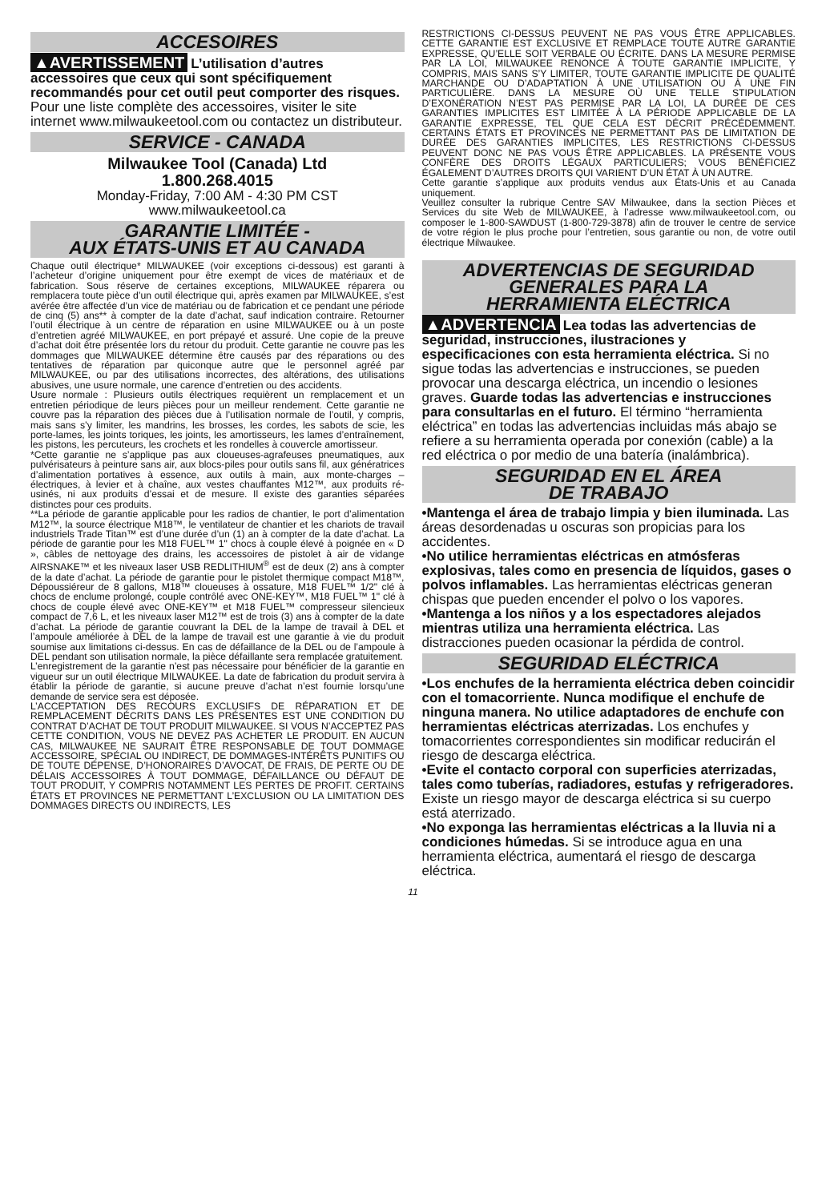ACCESOIRES
▲AVERTISSEMENT L’utilisation d’autres accessoires que ceux qui sont spécifiquement recommandés pour cet outil peut comporter des risques.
Pour une liste complète des accessoires, visiter le site internet www.milwaukeetool.com ou contactez un distributeur.
SERVICE - CANADA
Milwaukee Tool (Canada) Ltd
1.800.268.4015
Monday-Friday, 7:00 AM - 4:30 PM CST
www.milwaukeetool.ca
GARANTIE LIMITÉE -
AUX ÉTATS-UNIS ET AU CANADA
Chaque outil électrique* MILWAUKEE (voir exceptions ci-dessous) est garanti à l’acheteur d’origine uniquement pour être exempt de vices de matériaux et de fabrication. Sous réserve de certaines exceptions, MILWAUKEE réparera ou remplacera toute pièce d’un outil électrique qui, après examen par MILWAUKEE, s’est avérée être affectée d’un vice de matériau ou de fabrication et ce pendant une période de cinq (5) ans** à compter de la date d’achat, sauf indication contraire. Retourner l’outil électrique à un centre de réparation en usine MILWAUKEE ou à un poste d’entretien agréé MILWAUKEE, en port prépayé et assuré. Une copie de la preuve d’achat doit être présentée lors du retour du produit. Cette garantie ne couvre pas les dommages que MILWAUKEE détermine être causés par des réparations ou des tentatives de réparation par quiconque autre que le personnel agréé par MILWAUKEE, ou par des utilisations incorrectes, des altérations, des utilisations abusives, une usure normale, une carence d’entretien ou des accidents.
Usure normale : Plusieurs outils électriques requièrent un remplacement et un entretien périodique de leurs pièces pour un meilleur rendement. Cette garantie ne couvre pas la réparation des pièces due à l’utilisation normale de l’outil, y compris, mais sans s’y limiter, les mandrins, les brosses, les cordes, les sabots de scie, les porte-lames, les joints toriques, les joints, les amortisseurs, les lames d’entraînement, les pistons, les percuteurs, les crochets et les rondelles à couvercle amortisseur.
*Cette garantie ne s’applique pas aux cloueuses-agrafeuses pneumatiques, aux pulvérisateurs à peinture sans air, aux blocs-piles pour outils sans fil, aux génératrices d’alimentation portatives à essence, aux outils à main, aux monte-charges – électriques, à levier et à chaîne, aux vestes chauffantes M12™, aux produits ré-usinés, ni aux produits d’essai et de mesure. Il existe des garanties séparées distinctes pour ces produits.
**La période de garantie applicable pour les radios de chantier, le port d’alimentation M12™, la source électrique M18™, le ventilateur de chantier et les chariots de travail industriels Trade Titan™ est d’une durée d’un (1) an à compter de la date d’achat. La période de garantie pour les M18 FUEL™ 1" chocs à couple élevé à poignée en « D », câbles de nettoyage des drains, les accessoires de pistolet à air de vidange AIRSNAKE™ et les niveaux laser USB REDLITHIUM<sup>®</sup> est de deux (2) ans à compter de la date d’achat. La période de garantie pour le pistolet thermique compact M18™, Dépoussiéreur de 8 gallons, M18™ cloueuses à ossature, M18 FUEL™ 1/2" clé à chocs de enclume prolongé, couple contrôlé avec ONE-KEY™, M18 FUEL™ 1" clé à chocs de couple élevé avec ONE-KEY™ et M18 FUEL™ compresseur silencieux compact de 7,6 L, et les niveaux laser M12™ est de trois (3) ans à compter de la date d’achat. La période de garantie couvrant la DEL de la lampe de travail à DEL et l’ampoule améliorée à DEL de la lampe de travail est une garantie à vie du produit soumise aux limitations ci-dessus. En cas de défaillance de la DEL ou de l’ampoule à DEL pendant son utilisation normale, la pièce défaillante sera remplacée gratuitement.
L’enregistrement de la garantie n’est pas nécessaire pour bénéficier de la garantie en vigueur sur un outil électrique MILWAUKEE. La date de fabrication du produit servira à établir la période de garantie, si aucune preuve d’achat n’est fournie lorsqu’une demande de service sera est déposée.
L’ACCEPTATION DES RECOURS EXCLUSIFS DE RÉPARATION ET DE REMPLACEMENT DÉCRITS DANS LES PRÉSENTES EST UNE CONDITION DU CONTRAT D’ACHAT DE TOUT PRODUIT MILWAUKEE. SI VOUS N’ACCEPTEZ PAS CETTE CONDITION, VOUS NE DEVEZ PAS ACHETER LE PRODUIT. EN AUCUN CAS, MILWAUKEE NE SAURAIT ÊTRE RESPONSABLE DE TOUT DOMMAGE ACCESSOIRE, SPÉCIAL OU INDIRECT, DE DOMMAGES-INTÉRÊTS PUNITIFS OU DE TOUTE DÉPENSE, D’HONORAIRES D’AVOCAT, DE FRAIS, DE PERTE OU DE DÉLAIS ACCESSOIRES À TOUT DOMMAGE, DÉFAILLANCE OU DÉFAUT DE TOUT PRODUIT, Y COMPRIS NOTAMMENT LES PERTES DE PROFIT. CERTAINS ÉTATS ET PROVINCES NE PERMETTANT L’EXCLUSION OU LA LIMITATION DES DOMMAGES DIRECTS OU INDIRECTS, LES
RESTRICTIONS CI-DESSUS PEUVENT NE PAS VOUS ÊTRE APPLICABLES. CETTE GARANTIE EST EXCLUSIVE ET REMPLACE TOUTE AUTRE GARANTIE EXPRESSE, QU’ELLE SOIT VERBALE OU ÉCRITE. DANS LA MESURE PERMISE PAR LA LOI, MILWAUKEE RENONCE À TOUTE GARANTIE IMPLICITE, Y COMPRIS, MAIS SANS S’Y LIMITER, TOUTE GARANTIE IMPLICITE DE QUALITÉ MARCHANDE OU D’ADAPTATION À UNE UTILISATION OU À UNE FIN PARTICULIÈRE. DANS LA MESURE OÙ UNE TELLE STIPULATION D’EXONÉRATION N’EST PAS PERMISE PAR LA LOI, LA DURÉE DE CES GARANTIES IMPLICITES EST LIMITÉE À LA PÉRIODE APPLICABLE DE LA GARANTIE EXPRESSE, TEL QUE CELA EST DÉCRIT PRÉCÉDEMMENT. CERTAINS ÉTATS ET PROVINCES NE PERMETTANT PAS DE LIMITATION DE DURÉE DES GARANTIES IMPLICITES, LES RESTRICTIONS CI-DESSUS PEUVENT DONC NE PAS VOUS ÊTRE APPLICABLES. LA PRÉSENTE VOUS CONFÈRE DES DROITS LÉGAUX PARTICULIERS; VOUS BÉNÉFICIEZ ÉGALEMENT D’AUTRES DROITS QUI VARIENT D’UN ÉTAT À UN AUTRE.
Cette garantie s’applique aux produits vendus aux États-Unis et au Canada uniquement.
Veuillez consulter la rubrique Centre SAV Milwaukee, dans la section Pièces et Services du site Web de MILWAUKEE, à l’adresse www.milwaukeetool.com, ou composer le 1-800-SAWDUST (1-800-729-3878) afin de trouver le centre de service de votre région le plus proche pour l’entretien, sous garantie ou non, de votre outil électrique Milwaukee.
ADVERTENCIAS DE SEGURIDAD
GENERALES PARA LA
HERRAMIENTA ELÉCTRICA
▲ADVERTENCIA Lea todas las advertencias de seguridad, instrucciones, ilustraciones y especificaciones con esta herramienta eléctrica. Si no sigue todas las advertencias e instrucciones, se pueden provocar una descarga eléctrica, un incendio o lesiones graves. Guarde todas las advertencias e instrucciones para consultarlas en el futuro. El término “herramienta eléctrica” en todas las advertencias incluidas más abajo se refiere a su herramienta operada por conexión (cable) a la red eléctrica o por medio de una batería (inalámbrica).
SEGURIDAD EN EL ÁREA
DE TRABAJO
•Mantenga el área de trabajo limpia y bien iluminada. Las áreas desordenadas u oscuras son propicias para los accidentes.
•No utilice herramientas eléctricas en atmósferas explosivas, tales como en presencia de líquidos, gases o polvos inflamables. Las herramientas eléctricas generan chispas que pueden encender el polvo o los vapores.
•Mantenga a los niños y a los espectadores alejados mientras utiliza una herramienta eléctrica. Las distracciones pueden ocasionar la pérdida de control.
SEGURIDAD ELÉCTRICA
•Los enchufes de la herramienta eléctrica deben coincidir con el tomacorriente. Nunca modifique el enchufe de ninguna manera. No utilice adaptadores de enchufe con herramientas eléctricas aterrizadas. Los enchufes y tomacorrientes correspondientes sin modificar reducirán el riesgo de descarga eléctrica.
•Evite el contacto corporal con superficies aterrizadas, tales como tuberías, radiadores, estufas y refrigeradores. Existe un riesgo mayor de descarga eléctrica si su cuerpo está aterrizado.
•No exponga las herramientas eléctricas a la lluvia ni a condiciones húmedas. Si se introduce agua en una herramienta eléctrica, aumentará el riesgo de descarga eléctrica.
11